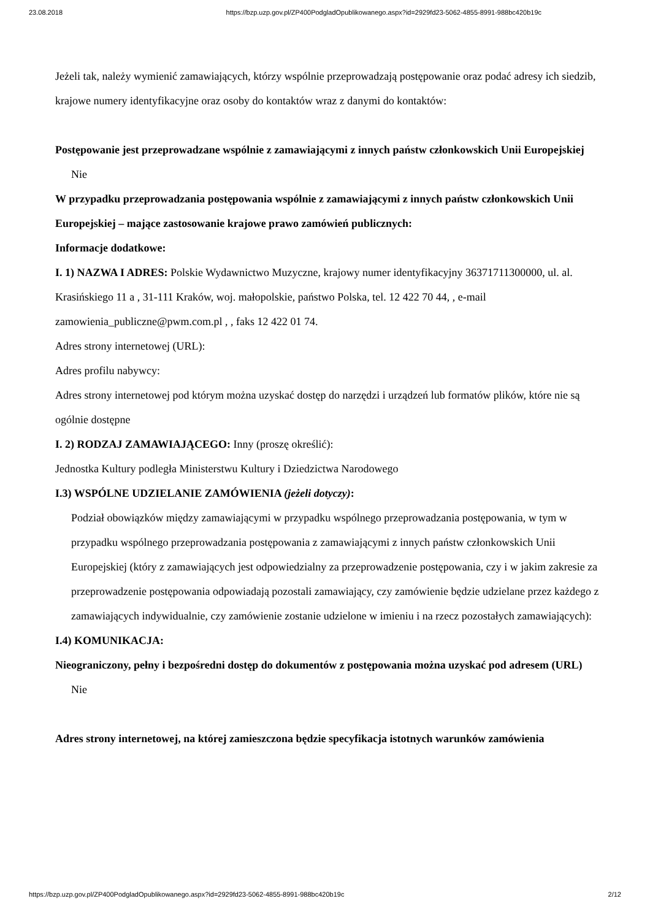23.08.2018 https://bzp.uzp.gov.pl/ZP400PodgladOpublikowanego.aspx?id=2929fd23-5062-4855-8991-988bc420b19c
Jeżeli tak, należy wymienić zamawiających, którzy wspólnie przeprowadzają postępowanie oraz podać adresy ich siedzib, krajowe numery identyfikacyjne oraz osoby do kontaktów wraz z danymi do kontaktów:
Postępowanie jest przeprowadzane wspólnie z zamawiającymi z innych państw członkowskich Unii Europejskiej
Nie
W przypadku przeprowadzania postępowania wspólnie z zamawiającymi z innych państw członkowskich Unii Europejskiej – mające zastosowanie krajowe prawo zamówień publicznych:
Informacje dodatkowe:
I. 1) NAZWA I ADRES: Polskie Wydawnictwo Muzyczne, krajowy numer identyfikacyjny 36371711300000, ul. al. Krasińskiego 11 a , 31-111 Kraków, woj. małopolskie, państwo Polska, tel. 12 422 70 44, , e-mail zamowienia_publiczne@pwm.com.pl , , faks 12 422 01 74.
Adres strony internetowej (URL):
Adres profilu nabywcy:
Adres strony internetowej pod którym można uzyskać dostęp do narzędzi i urządzeń lub formatów plików, które nie są ogólnie dostępne
I. 2) RODZAJ ZAMAWIAJĄCEGO: Inny (proszę określić):
Jednostka Kultury podległa Ministerstwu Kultury i Dziedzictwa Narodowego
I.3) WSPÓLNE UDZIELANIE ZAMÓWIENIA (jeżeli dotyczy):
Podział obowiązków między zamawiającymi w przypadku wspólnego przeprowadzania postępowania, w tym w przypadku wspólnego przeprowadzania postępowania z zamawiającymi z innych państw członkowskich Unii Europejskiej (który z zamawiających jest odpowiedzialny za przeprowadzenie postępowania, czy i w jakim zakresie za przeprowadzenie postępowania odpowiadają pozostali zamawiający, czy zamówienie będzie udzielane przez każdego z zamawiających indywidualnie, czy zamówienie zostanie udzielone w imieniu i na rzecz pozostałych zamawiających):
I.4) KOMUNIKACJA:
Nieograniczony, pełny i bezpośredni dostęp do dokumentów z postępowania można uzyskać pod adresem (URL)
Nie
Adres strony internetowej, na której zamieszczona będzie specyfikacja istotnych warunków zamówienia
https://bzp.uzp.gov.pl/ZP400PodgladOpublikowanego.aspx?id=2929fd23-5062-4855-8991-988bc420b19c 2/12